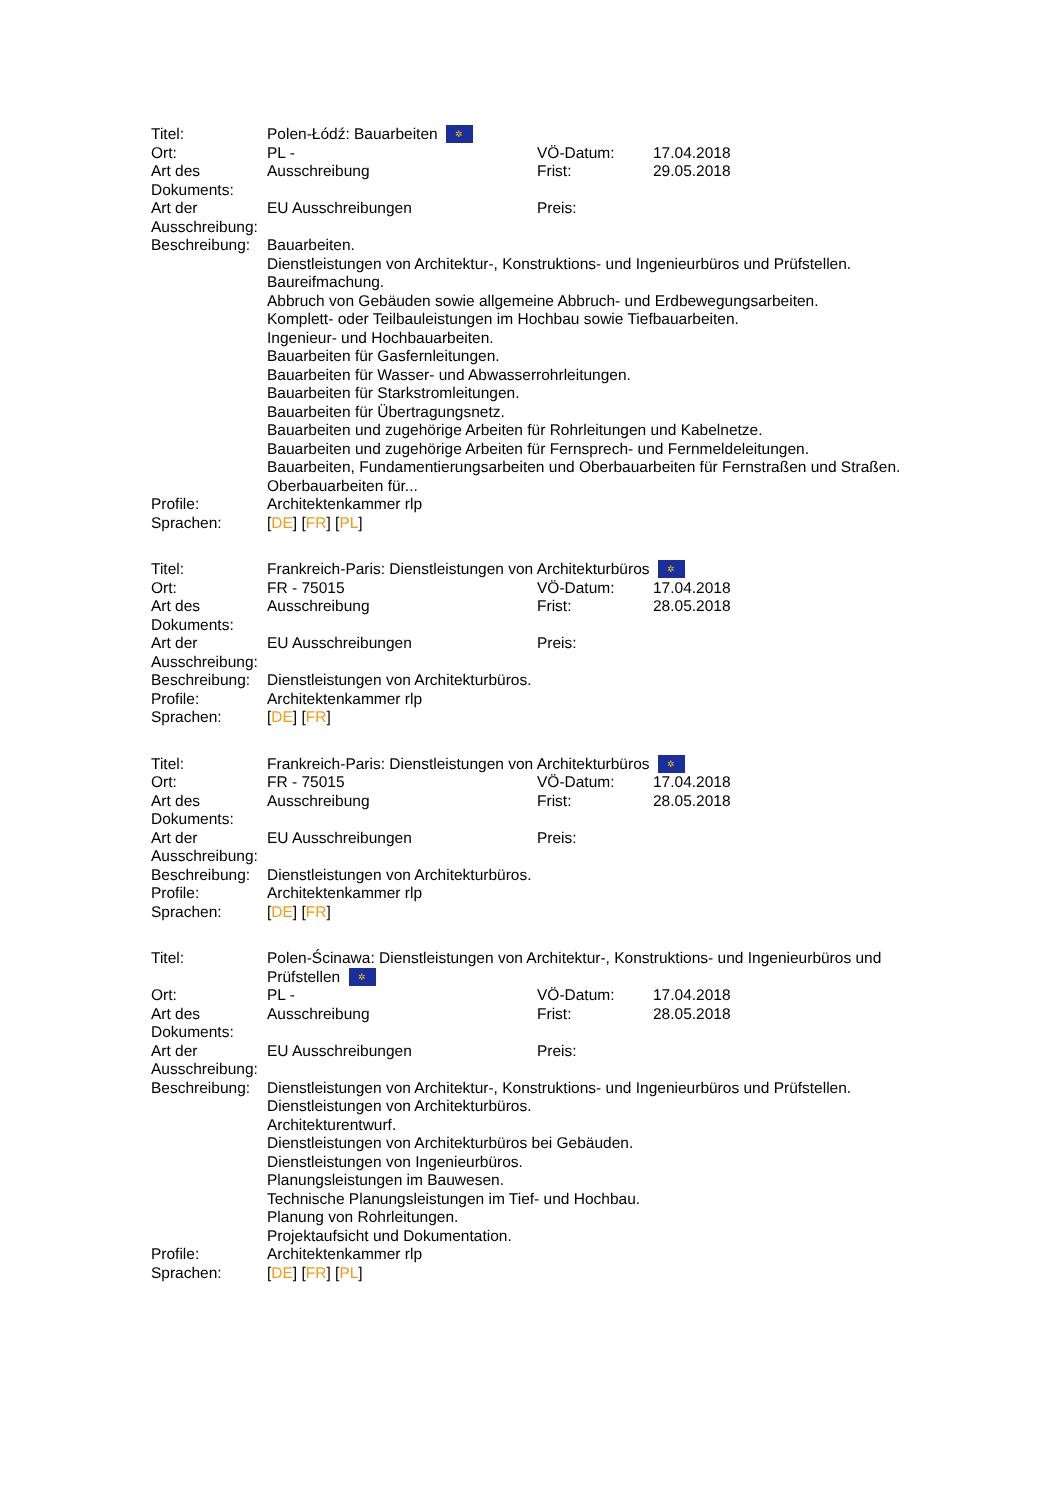| Titel: | Polen-Łódź: Bauarbeiten ✲ | | |
| Ort: | PL - | VÖ-Datum: | 17.04.2018 |
| Art des Dokuments: | Ausschreibung | Frist: | 29.05.2018 |
| Art der Ausschreibung: | EU Ausschreibungen | Preis: | |
| Beschreibung: | Bauarbeiten. Dienstleistungen von Architektur-, Konstruktions- und Ingenieurbüros und Prüfstellen. Baureifmachung. Abbruch von Gebäuden sowie allgemeine Abbruch- und Erdbewegungsarbeiten. Komplett- oder Teilbauleistungen im Hochbau sowie Tiefbauarbeiten. Ingenieur- und Hochbauarbeiten. Bauarbeiten für Gasfernleitungen. Bauarbeiten für Wasser- und Abwasserrohrleitungen. Bauarbeiten für Starkstromleitungen. Bauarbeiten für Übertragungsnetz. Bauarbeiten und zugehörige Arbeiten für Rohrleitungen und Kabelnetze. Bauarbeiten und zugehörige Arbeiten für Fernsprech- und Fernmeldeleitungen. Bauarbeiten, Fundamentierungsarbeiten und Oberbauarbeiten für Fernstraßen und Straßen. Oberbauarbeiten für... | | |
| Profile: | Architektenkammer rlp | | |
| Sprachen: | [ DE ] [ FR ] [ PL ] | | |
| Titel: | Frankreich-Paris: Dienstleistungen von Architekturbüros ✲ | | |
| Ort: | FR - 75015 | VÖ-Datum: | 17.04.2018 |
| Art des Dokuments: | Ausschreibung | Frist: | 28.05.2018 |
| Art der Ausschreibung: | EU Ausschreibungen | Preis: | |
| Beschreibung: | Dienstleistungen von Architekturbüros. | | |
| Profile: | Architektenkammer rlp | | |
| Sprachen: | [ DE ] [ FR ] | | |
| Titel: | Frankreich-Paris: Dienstleistungen von Architekturbüros ✲ | | |
| Ort: | FR - 75015 | VÖ-Datum: | 17.04.2018 |
| Art des Dokuments: | Ausschreibung | Frist: | 28.05.2018 |
| Art der Ausschreibung: | EU Ausschreibungen | Preis: | |
| Beschreibung: | Dienstleistungen von Architekturbüros. | | |
| Profile: | Architektenkammer rlp | | |
| Sprachen: | [ DE ] [ FR ] | | |
| Titel: | Polen-Ścinawa: Dienstleistungen von Architektur-, Konstruktions- und Ingenieurbüros und Prüfstellen ✲ | | |
| Ort: | PL - | VÖ-Datum: | 17.04.2018 |
| Art des Dokuments: | Ausschreibung | Frist: | 28.05.2018 |
| Art der Ausschreibung: | EU Ausschreibungen | Preis: | |
| Beschreibung: | Dienstleistungen von Architektur-, Konstruktions- und Ingenieurbüros und Prüfstellen. Dienstleistungen von Architekturbüros. Architekturentwurf. Dienstleistungen von Architekturbüros bei Gebäuden. Dienstleistungen von Ingenieurbüros. Planungsleistungen im Bauwesen. Technische Planungsleistungen im Tief- und Hochbau. Planung von Rohrleitungen. Projektaufsicht und Dokumentation. | | |
| Profile: | Architektenkammer rlp | | |
| Sprachen: | [ DE ] [ FR ] [ PL ] | | |